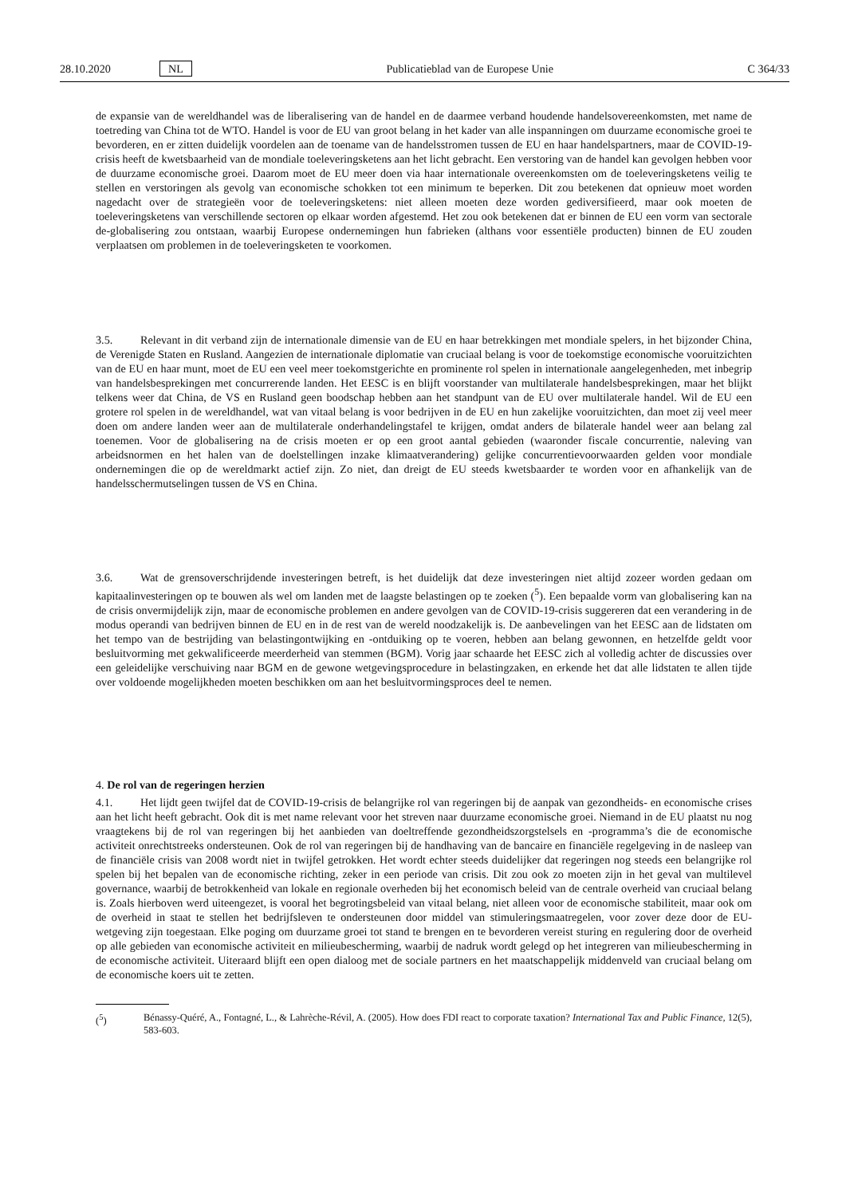28.10.2020 NL Publicatieblad van de Europese Unie C 364/33
de expansie van de wereldhandel was de liberalisering van de handel en de daarmee verband houdende handelsover­eenkomsten, met name de toetreding van China tot de WTO. Handel is voor de EU van groot belang in het kader van alle inspanningen om duurzame economische groei te bevorderen, en er zitten duidelijk voordelen aan de toename van de handelsstromen tussen de EU en haar handelspartners, maar de COVID-19-crisis heeft de kwetsbaarheid van de mondiale toeleveringsketens aan het licht gebracht. Een verstoring van de handel kan gevolgen hebben voor de duurzame economische groei. Daarom moet de EU meer doen via haar internationale overeenkomsten om de toeleveringsketens veilig te stellen en verstoringen als gevolg van economische schokken tot een minimum te beperken. Dit zou betekenen dat opnieuw moet worden nagedacht over de strategieën voor de toeleveringsketens: niet alleen moeten deze worden gediversifieerd, maar ook moeten de toeleveringsketens van verschillende sectoren op elkaar worden afgestemd. Het zou ook betekenen dat er binnen de EU een vorm van sectorale de-globalisering zou ontstaan, waarbij Europese ondernemingen hun fabrieken (althans voor essentiële producten) binnen de EU zouden verplaatsen om problemen in de toeleveringsketen te voorkomen.
3.5. Relevant in dit verband zijn de internationale dimensie van de EU en haar betrekkingen met mondiale spelers, in het bijzonder China, de Verenigde Staten en Rusland. Aangezien de internationale diplomatie van cruciaal belang is voor de toekomstige economische vooruitzichten van de EU en haar munt, moet de EU een veel meer toekomstgerichte en prominente rol spelen in internationale aangelegenheden, met inbegrip van handelsbesprekingen met concurrerende landen. Het EESC is en blijft voorstander van multilaterale handelsbesprekingen, maar het blijkt telkens weer dat China, de VS en Rusland geen boodschap hebben aan het standpunt van de EU over multilaterale handel. Wil de EU een grotere rol spelen in de wereldhandel, wat van vitaal belang is voor bedrijven in de EU en hun zakelijke vooruitzichten, dan moet zij veel meer doen om andere landen weer aan de multilaterale onderhandelingstafel te krijgen, omdat anders de bilaterale handel weer aan belang zal toenemen. Voor de globalisering na de crisis moeten er op een groot aantal gebieden (waaronder fiscale concurrentie, naleving van arbeidsnormen en het halen van de doelstellingen inzake klimaatverandering) gelijke concurrentievoorwaarden gelden voor mondiale ondernemingen die op de wereldmarkt actief zijn. Zo niet, dan dreigt de EU steeds kwetsbaarder te worden voor en afhankelijk van de handelsschermutselingen tussen de VS en China.
3.6. Wat de grensoverschrijdende investeringen betreft, is het duidelijk dat deze investeringen niet altijd zozeer worden gedaan om kapitaalinvesteringen op te bouwen als wel om landen met de laagste belastingen op te zoeken (<sup>5</sup>). Een bepaalde vorm van globalisering kan na de crisis onvermijdelijk zijn, maar de economische problemen en andere gevolgen van de COVID-19-crisis suggereren dat een verandering in de modus operandi van bedrijven binnen de EU en in de rest van de wereld noodzakelijk is. De aanbevelingen van het EESC aan de lidstaten om het tempo van de bestrijding van belastingontwijking en -ontduiking op te voeren, hebben aan belang gewonnen, en hetzelfde geldt voor besluitvorming met gekwalificeerde meerderheid van stemmen (BGM). Vorig jaar schaarde het EESC zich al volledig achter de discussies over een geleidelijke verschuiving naar BGM en de gewone wetgevingsprocedure in belastingzaken, en erkende het dat alle lidstaten te allen tijde over voldoende mogelijkheden moeten beschikken om aan het besluitvormingsproces deel te nemen.
4. De rol van de regeringen herzien
4.1. Het lijdt geen twijfel dat de COVID-19-crisis de belangrijke rol van regeringen bij de aanpak van gezondheids- en economische crises aan het licht heeft gebracht. Ook dit is met name relevant voor het streven naar duurzame economische groei. Niemand in de EU plaatst nu nog vraagtekens bij de rol van regeringen bij het aanbieden van doeltreffende gezondheidszorgstelsels en -programma’s die de economische activiteit onrechtstreeks ondersteunen. Ook de rol van regeringen bij de handhaving van de bancaire en financiële regelgeving in de nasleep van de financiële crisis van 2008 wordt niet in twijfel getrokken. Het wordt echter steeds duidelijker dat regeringen nog steeds een belangrijke rol spelen bij het bepalen van de economische richting, zeker in een periode van crisis. Dit zou ook zo moeten zijn in het geval van multilevel governance, waarbij de betrokkenheid van lokale en regionale overheden bij het economisch beleid van de centrale overheid van cruciaal belang is. Zoals hierboven werd uiteengezet, is vooral het begrotingsbeleid van vitaal belang, niet alleen voor de economische stabiliteit, maar ook om de overheid in staat te stellen het bedrijfsleven te ondersteunen door middel van stimuleringsmaatregelen, voor zover deze door de EU-wetgeving zijn toegestaan. Elke poging om duurzame groei tot stand te brengen en te bevorderen vereist sturing en regulering door de overheid op alle gebieden van economische activiteit en milieubescherming, waarbij de nadruk wordt gelegd op het integreren van milieubescherming in de economische activiteit. Uiteraard blijft een open dialoog met de sociale partners en het maatschappelijk middenveld van cruciaal belang om de economische koers uit te zetten.
(<sup>5</sup>) Bénassy-Quéré, A., Fontagné, L., & Lahrèche-Révil, A. (2005). How does FDI react to corporate taxation? International Tax and Public Finance, 12(5), 583-603.